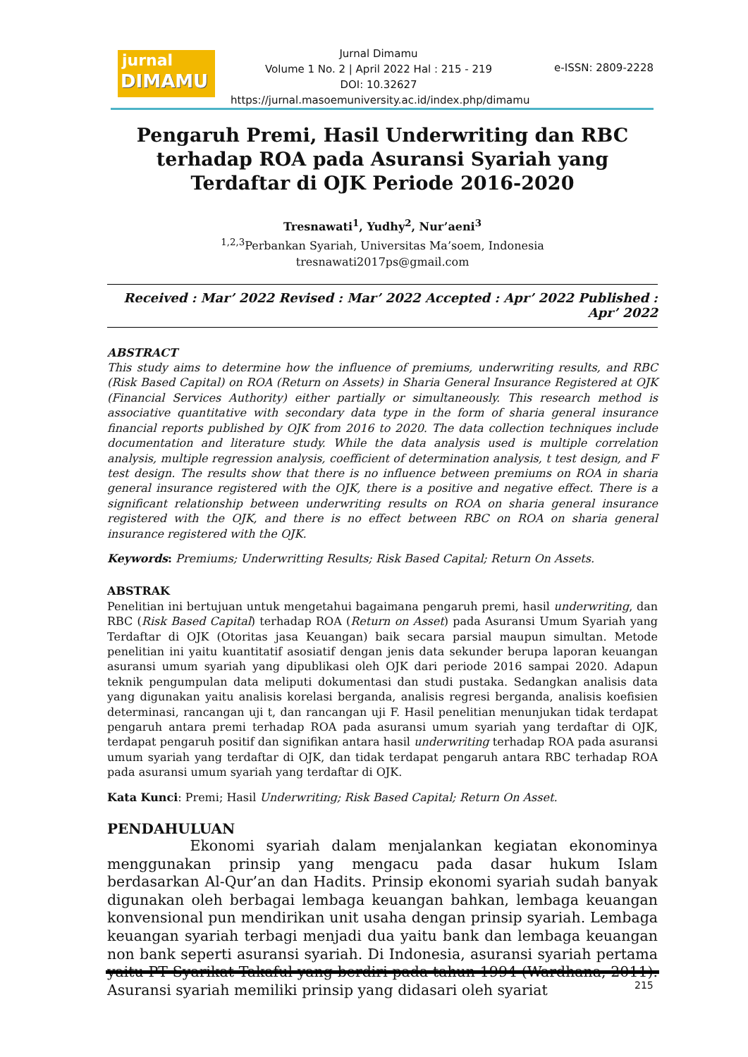jurnal
DIMAMU
Jurnal Dimamu
Volume 1 No. 2 | April 2022 Hal : 215 - 219
DOI: 10.32627
https://jurnal.masoemuniversity.ac.id/index.php/dimamu
e-ISSN: 2809-2228
Pengaruh Premi, Hasil Underwriting dan RBC terhadap ROA pada Asuransi Syariah yang Terdaftar di OJK Periode 2016-2020
Tresnawati<sup>1</sup>, Yudhy<sup>2</sup>, Nur’aeni<sup>3</sup>
<sup>1,2,3</sup>Perbankan Syariah, Universitas Ma’soem, Indonesia
tresnawati2017ps@gmail.com
Received : Mar’ 2022 Revised : Mar’ 2022 Accepted : Apr’ 2022 Published : Apr’ 2022
ABSTRACT
This study aims to determine how the influence of premiums, underwriting results, and RBC (Risk Based Capital) on ROA (Return on Assets) in Sharia General Insurance Registered at OJK (Financial Services Authority) either partially or simultaneously. This research method is associative quantitative with secondary data type in the form of sharia general insurance financial reports published by OJK from 2016 to 2020. The data collection techniques include documentation and literature study. While the data analysis used is multiple correlation analysis, multiple regression analysis, coefficient of determination analysis, t test design, and F test design. The results show that there is no influence between premiums on ROA in sharia general insurance registered with the OJK, there is a positive and negative effect. There is a significant relationship between underwriting results on ROA on sharia general insurance registered with the OJK, and there is no effect between RBC on ROA on sharia general insurance registered with the OJK.
Keywords: Premiums; Underwritting Results; Risk Based Capital; Return On Assets.
ABSTRAK
Penelitian ini bertujuan untuk mengetahui bagaimana pengaruh premi, hasil underwriting, dan RBC (Risk Based Capital) terhadap ROA (Return on Asset) pada Asuransi Umum Syariah yang Terdaftar di OJK (Otoritas jasa Keuangan) baik secara parsial maupun simultan. Metode penelitian ini yaitu kuantitatif asosiatif dengan jenis data sekunder berupa laporan keuangan asuransi umum syariah yang dipublikasi oleh OJK dari periode 2016 sampai 2020. Adapun teknik pengumpulan data meliputi dokumentasi dan studi pustaka. Sedangkan analisis data yang digunakan yaitu analisis korelasi berganda, analisis regresi berganda, analisis koefisien determinasi, rancangan uji t, dan rancangan uji F. Hasil penelitian menunjukan tidak terdapat pengaruh antara premi terhadap ROA pada asuransi umum syariah yang terdaftar di OJK, terdapat pengaruh positif dan signifikan antara hasil underwriting terhadap ROA pada asuransi umum syariah yang terdaftar di OJK, dan tidak terdapat pengaruh antara RBC terhadap ROA pada asuransi umum syariah yang terdaftar di OJK.
Kata Kunci: Premi; Hasil Underwriting; Risk Based Capital; Return On Asset.
PENDAHULUAN
Ekonomi syariah dalam menjalankan kegiatan ekonominya menggunakan prinsip yang mengacu pada dasar hukum Islam berdasarkan Al-Qur’an dan Hadits. Prinsip ekonomi syariah sudah banyak digunakan oleh berbagai lembaga keuangan bahkan, lembaga keuangan konvensional pun mendirikan unit usaha dengan prinsip syariah. Lembaga keuangan syariah terbagi menjadi dua yaitu bank dan lembaga keuangan non bank seperti asuransi syariah. Di Indonesia, asuransi syariah pertama yaitu PT Syarikat Takaful yang berdiri pada tahun 1994 (Wardhana, 2011). Asuransi syariah memiliki prinsip yang didasari oleh syariat
215